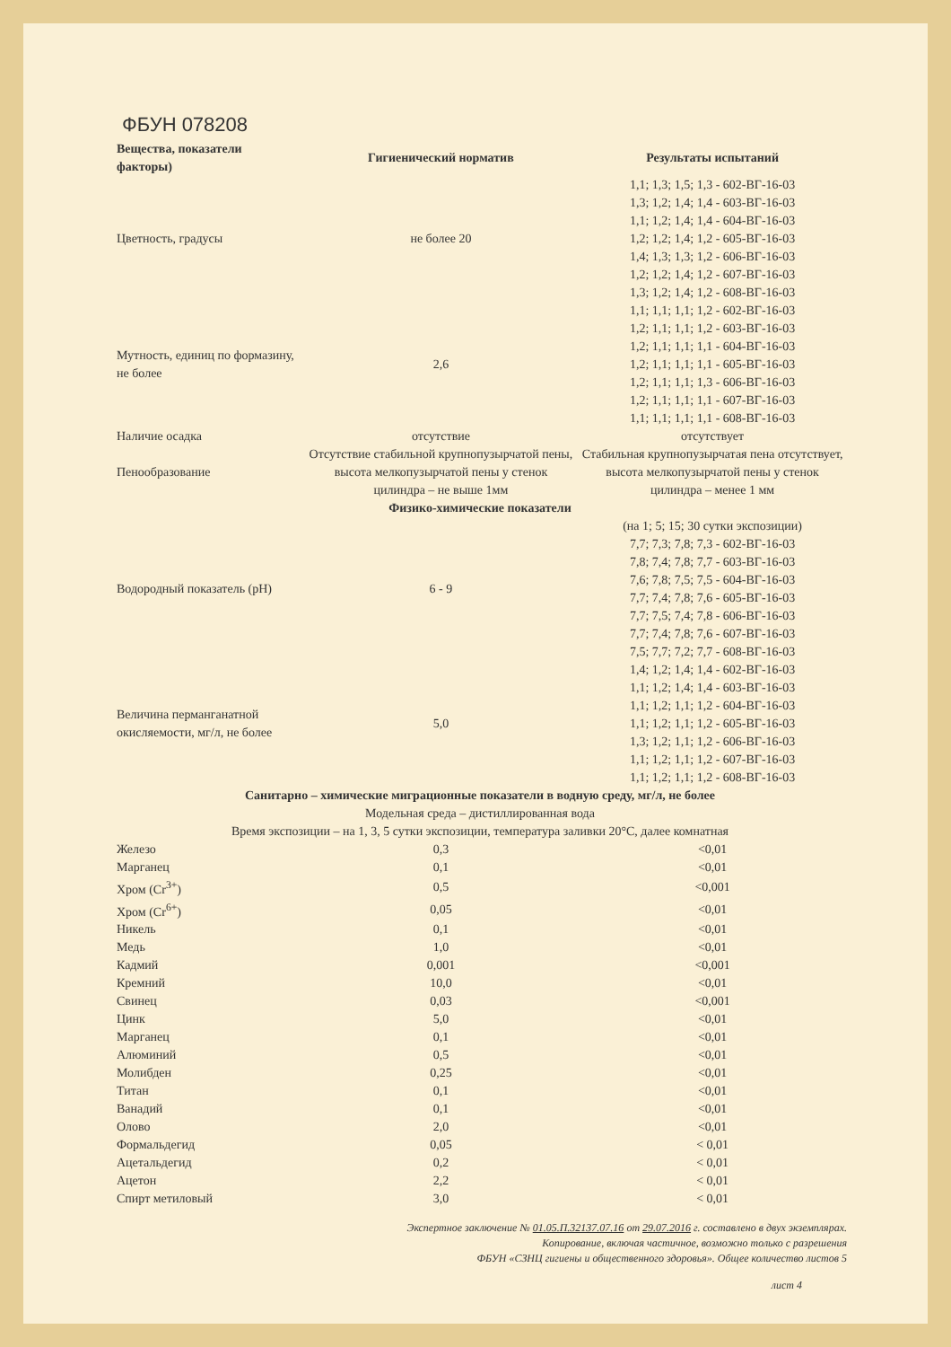ФБУН 078208
| Вещества, показатели факторы) | Гигиенический норматив | Результаты испытаний |
| --- | --- | --- |
| Цветность, градусы | не более 20 | 1,1; 1,3; 1,5; 1,3 - 602-ВГ-16-03 1,3; 1,2; 1,4; 1,4 - 603-ВГ-16-03 1,1; 1,2; 1,4; 1,4 - 604-ВГ-16-03 1,2; 1,2; 1,4; 1,2 - 605-ВГ-16-03 1,4; 1,3; 1,3; 1,2 - 606-ВГ-16-03 1,2; 1,2; 1,4; 1,2 - 607-ВГ-16-03 1,3; 1,2; 1,4; 1,2 - 608-ВГ-16-03 |
| Мутность, единиц по формазину, не более | 2,6 | 1,1; 1,1; 1,1; 1,2 - 602-ВГ-16-03 1,2; 1,1; 1,1; 1,2 - 603-ВГ-16-03 1,2; 1,1; 1,1; 1,1 - 604-ВГ-16-03 1,2; 1,1; 1,1; 1,1 - 605-ВГ-16-03 1,2; 1,1; 1,1; 1,3 - 606-ВГ-16-03 1,2; 1,1; 1,1; 1,1 - 607-ВГ-16-03 1,1; 1,1; 1,1; 1,1 - 608-ВГ-16-03 |
| Наличие осадка | отсутствие | отсутствует |
| Пенообразование | Отсутствие стабильной крупнопузырчатой пены, высота мелкопузырчатой пены у стенок цилиндра – не выше 1мм | Стабильная крупнопузырчатая пена отсутствует, высота мелкопузырчатой пены у стенок цилиндра – менее 1 мм |
| Физико-химические показатели | | |
| Водородный показатель (pH) | 6 - 9 | (на 1; 5; 15; 30 сутки экспозиции) 7,7; 7,3; 7,8; 7,3 - 602-ВГ-16-03 7,8; 7,4; 7,8; 7,7 - 603-ВГ-16-03 7,6; 7,8; 7,5; 7,5 - 604-ВГ-16-03 7,7; 7,4; 7,8; 7,6 - 605-ВГ-16-03 7,7; 7,5; 7,4; 7,8 - 606-ВГ-16-03 7,7; 7,4; 7,8; 7,6 - 607-ВГ-16-03 7,5; 7,7; 7,2; 7,7 - 608-ВГ-16-03 |
| Величина перманганатной окисляемости, мг/л, не более | 5,0 | 1,4; 1,2; 1,4; 1,4 - 602-ВГ-16-03 1,1; 1,2; 1,4; 1,4 - 603-ВГ-16-03 1,1; 1,2; 1,1; 1,2 - 604-ВГ-16-03 1,1; 1,2; 1,1; 1,2 - 605-ВГ-16-03 1,3; 1,2; 1,1; 1,2 - 606-ВГ-16-03 1,1; 1,2; 1,1; 1,2 - 607-ВГ-16-03 1,1; 1,2; 1,1; 1,2 - 608-ВГ-16-03 |
| Санитарно – химические миграционные показатели в водную среду, мг/л, не более | | |
| Модельная среда – дистиллированная вода | | |
| Время экспозиции – на 1, 3, 5 сутки экспозиции, температура заливки 20°С, далее комнатная | | |
| Железо | 0,3 | <0,01 |
| Марганец | 0,1 | <0,01 |
| Хром (Cr<sup>3+</sup>) | 0,5 | <0,001 |
| Хром (Cr<sup>6+</sup>) | 0,05 | <0,01 |
| Никель | 0,1 | <0,01 |
| Медь | 1,0 | <0,01 |
| Кадмий | 0,001 | <0,001 |
| Кремний | 10,0 | <0,01 |
| Свинец | 0,03 | <0,001 |
| Цинк | 5,0 | <0,01 |
| Марганец | 0,1 | <0,01 |
| Алюминий | 0,5 | <0,01 |
| Молибден | 0,25 | <0,01 |
| Титан | 0,1 | <0,01 |
| Ванадий | 0,1 | <0,01 |
| Олово | 2,0 | <0,01 |
| Формальдегид | 0,05 | < 0,01 |
| Ацетальдегид | 0,2 | < 0,01 |
| Ацетон | 2,2 | < 0,01 |
| Спирт метиловый | 3,0 | < 0,01 |
Экспертное заключение № 01.05.П.32137.07.16 от 29.07.2016 г. составлено в двух экземплярах.
Копирование, включая частичное, возможно только с разрешения
ФБУН «СЗНЦ гигиены и общественного здоровья». Общее количество листов 5
лист 4